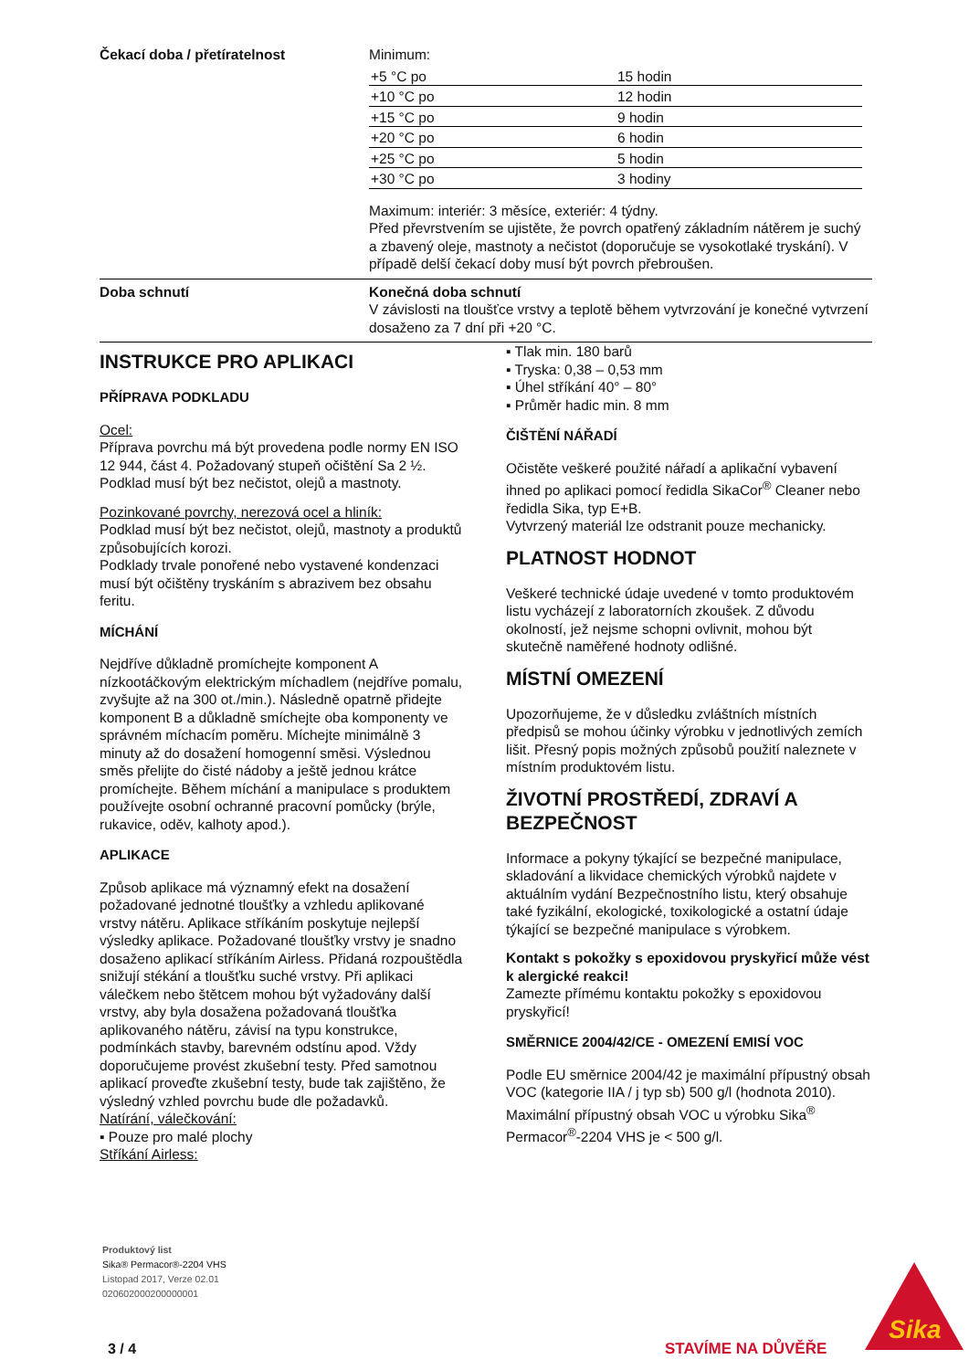Čekací doba / přetíratelnost Minimum:
| +5 °C po | 15 hodin |
| +10 °C po | 12 hodin |
| +15 °C po | 9 hodin |
| +20 °C po | 6 hodin |
| +25 °C po | 5 hodin |
| +30 °C po | 3 hodiny |
Maximum: interiér: 3 měsíce, exteriér: 4 týdny.
Před převrstvením se ujistěte, že povrch opatřený základním nátěrem je suchý a zbavený oleje, mastnoty a nečistot (doporučuje se vysokotlaké tryskání). V případě delší čekací doby musí být povrch přebroušen.
Doba schnutí Konečná doba schnutí
V závislosti na tloušťce vrstvy a teplotě během vytvrzování je konečné vytvrzení dosaženo za 7 dní při +20 °C.
INSTRUKCE PRO APLIKACI
PŘÍPRAVA PODKLADU
Ocel:
Příprava povrchu má být provedena podle normy EN ISO 12 944, část 4. Požadovaný stupeň očištění Sa 2 ½. Podklad musí být bez nečistot, olejů a mastnoty.
Pozinkované povrchy, nerezová ocel a hliník:
Podklad musí být bez nečistot, olejů, mastnoty a produktů způsobujících korozi.
Podklady trvale ponořené nebo vystavené kondenzaci musí být očištěny tryskáním s abrazivem bez obsahu feritu.
MÍCHÁNÍ
Nejdříve důkladně promíchejte komponent A nízkootáčkovým elektrickým míchadlem (nejdříve pomalu, zvyšujte až na 300 ot./min.). Následně opatrně přidejte komponent B a důkladně smíchejte oba komponenty ve správném míchacím poměru. Míchejte minimálně 3 minuty až do dosažení homogenní směsi. Výslednou směs přelijte do čisté nádoby a ještě jednou krátce promíchejte. Během míchání a manipulace s produktem používejte osobní ochranné pracovní pomůcky (brýle, rukavice, oděv, kalhoty apod.).
APLIKACE
Způsob aplikace má významný efekt na dosažení požadované jednotné tloušťky a vzhledu aplikované vrstvy nátěru. Aplikace stříkáním poskytuje nejlepší výsledky aplikace. Požadované tloušťky vrstvy je snadno dosaženo aplikací stříkáním Airless. Přidaná rozpouštědla snižují stékání a tloušťku suché vrstvy. Při aplikaci válečkem nebo štětcem mohou být vyžadovány další vrstvy, aby byla dosažena požadovaná tloušťka aplikovaného nátěru, závisí na typu konstrukce, podmínkách stavby, barevném odstínu apod. Vždy doporučujeme provést zkušební testy. Před samotnou aplikací proveďte zkušební testy, bude tak zajištěno, že výsledný vzhled povrchu bude dle požadavků.
Natírání, válečkování:
▪ Pouze pro malé plochy
Stříkání Airless:
▪ Tlak min. 180 barů
▪ Tryska: 0,38 – 0,53 mm
▪ Úhel stříkání 40° – 80°
▪ Průměr hadic min. 8 mm
ČIŠTĚNÍ NÁŘADÍ
Očistěte veškeré použité nářadí a aplikační vybavení ihned po aplikaci pomocí ředidla SikaCor<sup>®</sup> Cleaner nebo ředidla Sika, typ E+B.
Vytvrzený materiál lze odstranit pouze mechanicky.
PLATNOST HODNOT
Veškeré technické údaje uvedené v tomto produktovém listu vycházejí z laboratorních zkoušek. Z důvodu okolností, jež nejsme schopni ovlivnit, mohou být skutečně naměřené hodnoty odlišné.
MÍSTNÍ OMEZENÍ
Upozorňujeme, že v důsledku zvláštních místních předpisů se mohou účinky výrobku v jednotlivých zemích lišit. Přesný popis možných způsobů použití naleznete v místním produktovém listu.
ŽIVOTNÍ PROSTŘEDÍ, ZDRAVÍ A BEZPEČNOST
Informace a pokyny týkající se bezpečné manipulace, skladování a likvidace chemických výrobků najdete v aktuálním vydání Bezpečnostního listu, který obsahuje také fyzikální, ekologické, toxikologické a ostatní údaje týkající se bezpečné manipulace s výrobkem.
Kontakt s pokožky s epoxidovou pryskyřicí může vést k alergické reakci!
Zamezte přímému kontaktu pokožky s epoxidovou pryskyřicí!
SMĚRNICE 2004/42/CE - OMEZENÍ EMISÍ VOC
Podle EU směrnice 2004/42 je maximální přípustný obsah VOC (kategorie IIA / j typ sb) 500 g/l (hodnota 2010).
Maximální přípustný obsah VOC u výrobku Sika<sup>®</sup> Permacor<sup>®</sup>-2204 VHS je < 500 g/l.
Produktový list
Sika® Permacor®-2204 VHS
Listopad 2017, Verze 02.01
020602000200000001
3 / 4 STAVÍME NA DŮVĚŘE
Sika